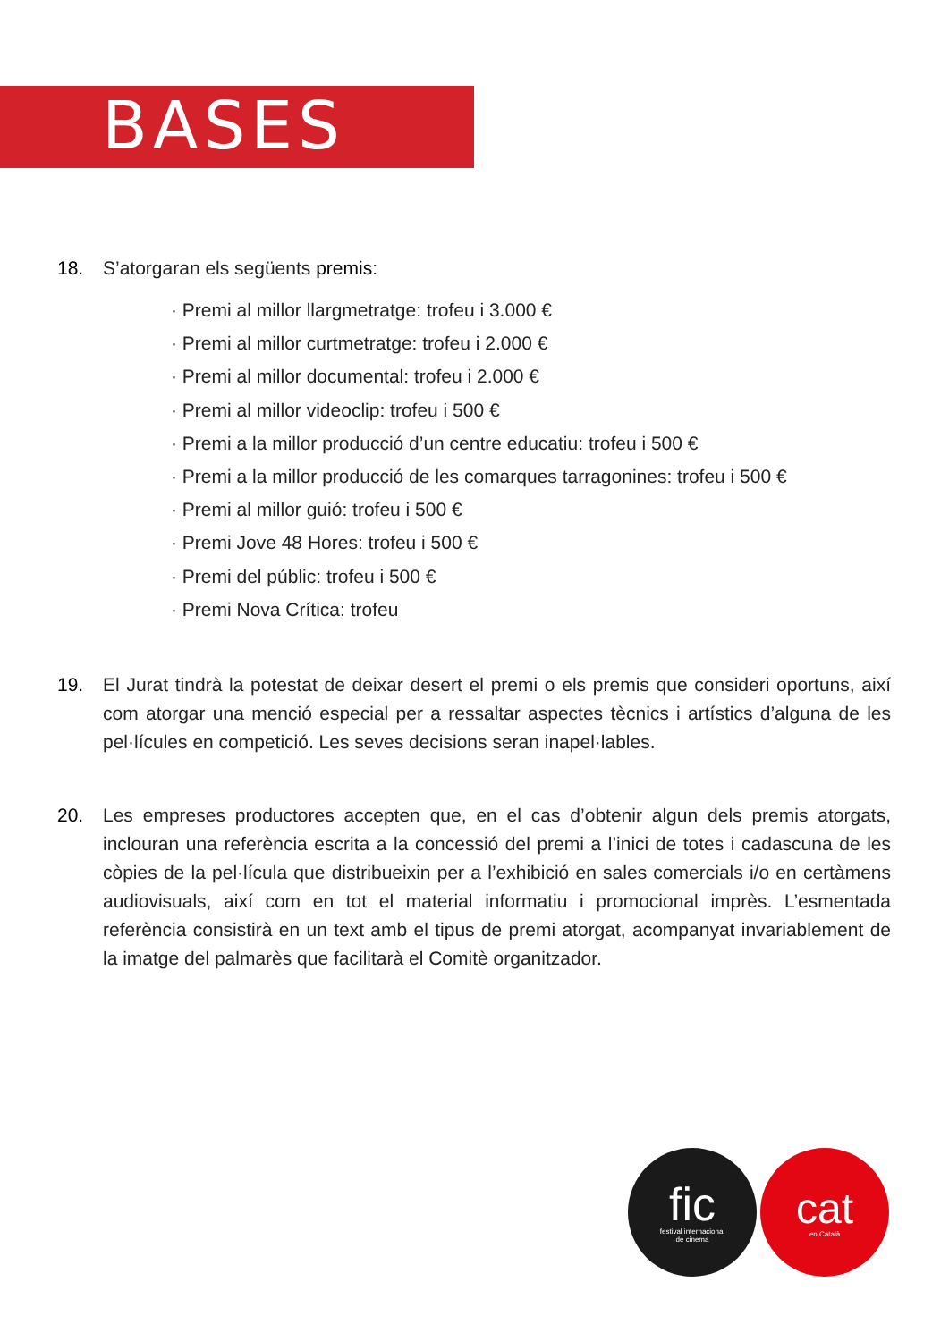BASES
18. S’atorgaran els següents premis:
· Premi al millor llargmetratge: trofeu i 3.000 €
· Premi al millor curtmetratge: trofeu i 2.000 €
· Premi al millor documental: trofeu i 2.000 €
· Premi al millor videoclip: trofeu i 500 €
· Premi a la millor producció d’un centre educatiu: trofeu i 500 €
· Premi a la millor producció de les comarques tarragonines: trofeu i 500 €
· Premi al millor guió: trofeu i 500 €
· Premi Jove 48 Hores: trofeu i 500 €
· Premi del públic: trofeu i 500 €
· Premi Nova Crítica: trofeu
19. El Jurat tindrà la potestat de deixar desert el premi o els premis que consideri oportuns, així com atorgar una menció especial per a ressaltar aspectes tècnics i artístics d’alguna de les pel·lícules en competició. Les seves decisions seran inapel·lables.
20. Les empreses productores accepten que, en el cas d’obtenir algun dels premis atorgats, inclouran una referència escrita a la concessió del premi a l’inici de totes i cadascuna de les còpies de la pel·lícula que distribueixin per a l’exhibició en sales comercials i/o en certàmens audiovisuals, així com en tot el material informatiu i promocional imprès. L’esmentada referència consistirà en un text amb el tipus de premi atorgat, acompanyat invariablement de la imatge del palmarès que facilitarà el Comitè organitzador.
fic
festival internacional
de cinema
cat
en Català